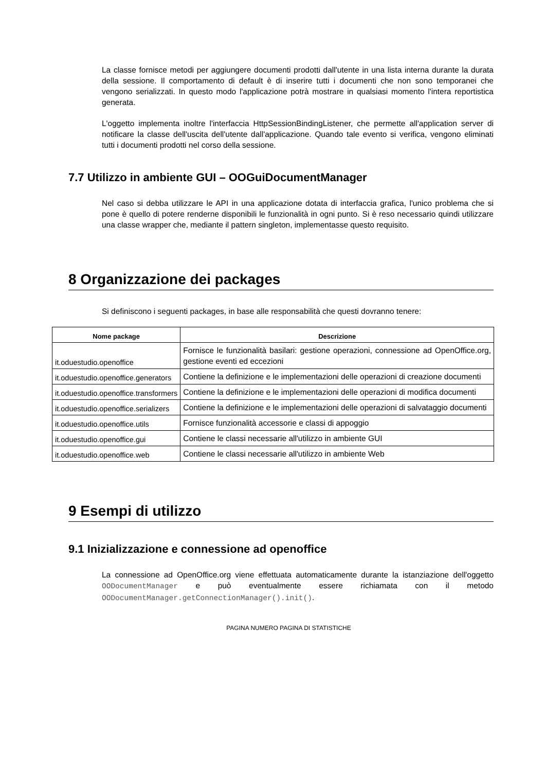La classe fornisce metodi per aggiungere documenti prodotti dall'utente in una lista interna durante la durata della sessione. Il comportamento di default è di inserire tutti i documenti che non sono temporanei che vengono serializzati. In questo modo l'applicazione potrà mostrare in qualsiasi momento l'intera reportistica generata.
L'oggetto implementa inoltre l'interfaccia HttpSessionBindingListener, che permette all'application server di notificare la classe dell'uscita dell'utente dall'applicazione. Quando tale evento si verifica, vengono eliminati tutti i documenti prodotti nel corso della sessione.
7.7 Utilizzo in ambiente GUI – OOGuiDocumentManager
Nel caso si debba utilizzare le API in una applicazione dotata di interfaccia grafica, l'unico problema che si pone è quello di potere renderne disponibili le funzionalità in ogni punto. Si è reso necessario quindi utilizzare una classe wrapper che, mediante il pattern singleton, implementasse questo requisito.
8 Organizzazione dei packages
Si definiscono i seguenti packages, in base alle responsabilità che questi dovranno tenere:
| Nome package | Descrizione |
| --- | --- |
| it.oduestudio.openoffice | Fornisce le funzionalità basilari: gestione operazioni, connessione ad OpenOffice.org, gestione eventi ed eccezioni |
| it.oduestudio.openoffice.generators | Contiene la definizione e le implementazioni delle operazioni di creazione documenti |
| it.oduestudio.openoffice.transformers | Contiene la definizione e le implementazioni delle operazioni di modifica documenti |
| it.oduestudio.openoffice.serializers | Contiene la definizione e le implementazioni delle operazioni di salvataggio documenti |
| it.oduestudio.openoffice.utils | Fornisce funzionalità accessorie e classi di appoggio |
| it.oduestudio.openoffice.gui | Contiene le classi necessarie all'utilizzo in ambiente GUI |
| it.oduestudio.openoffice.web | Contiene le classi necessarie all'utilizzo in ambiente Web |
9 Esempi di utilizzo
9.1 Inizializzazione e connessione ad openoffice
La connessione ad OpenOffice.org viene effettuata automaticamente durante la istanziazione dell'oggetto OODocumentManager e può eventualmente essere richiamata con il metodo OODocumentManager.getConnectionManager().init().
PAGINA NUMERO PAGINA DI STATISTICHE